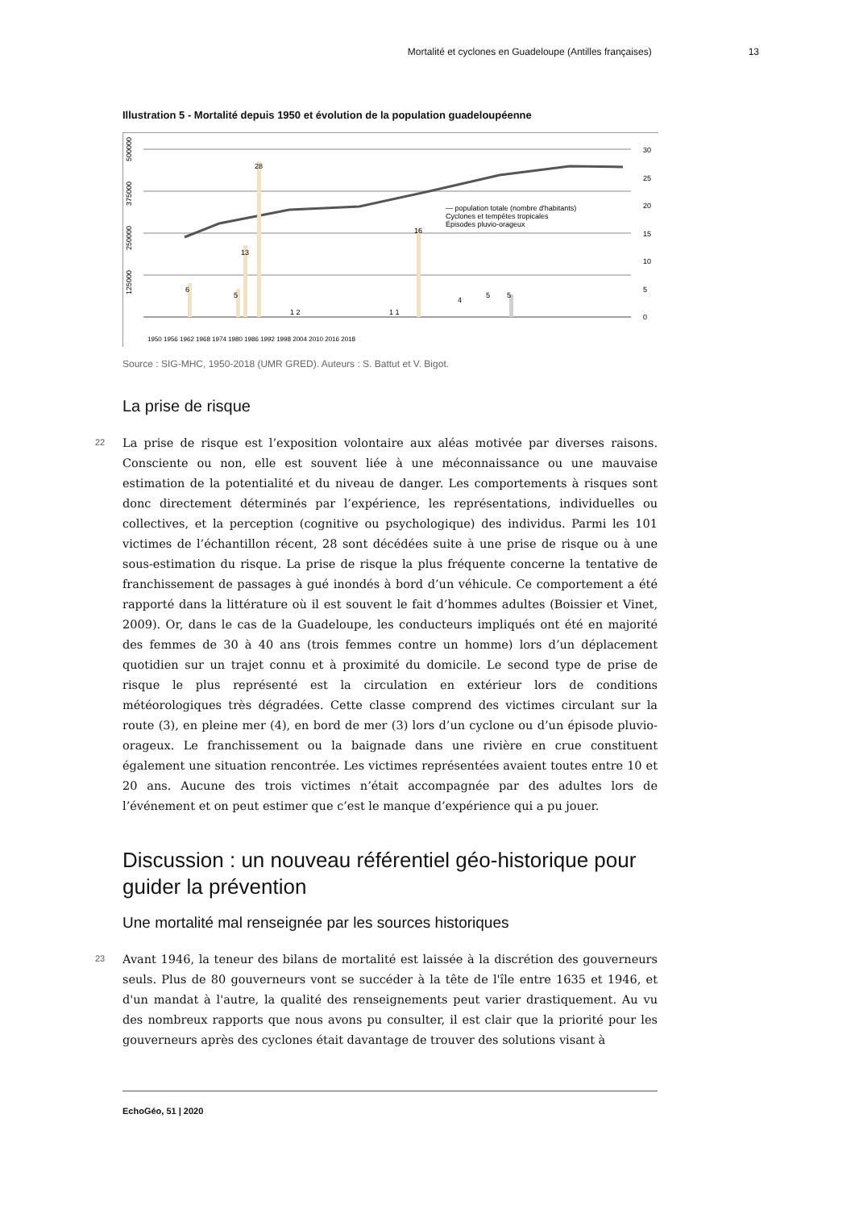Mortalité et cyclones en Guadeloupe (Antilles françaises) 13
Illustration 5 - Mortalité depuis 1950 et évolution de la population guadeloupéenne
30
25
20
15
10
5
0
125000
250000
375000
500000
6
5
13
28
16
5
1 2
1 1
4
5
— population totale (nombre d'habitants)
Cyclones et tempêtes tropicales
Épisodes pluvio-orageux
1950 1956 1962 1968 1974 1980 1986 1992 1998 2004 2010 2016 2018
Source : SIG-MHC, 1950-2018 (UMR GRED). Auteurs : S. Battut et V. Bigot.
La prise de risque
22
La prise de risque est l’exposition volontaire aux aléas motivée par diverses raisons. Consciente ou non, elle est souvent liée à une méconnaissance ou une mauvaise estimation de la potentialité et du niveau de danger. Les comportements à risques sont donc directement déterminés par l’expérience, les représentations, individuelles ou collectives, et la perception (cognitive ou psychologique) des individus. Parmi les 101 victimes de l’échantillon récent, 28 sont décédées suite à une prise de risque ou à une sous-estimation du risque. La prise de risque la plus fréquente concerne la tentative de franchissement de passages à gué inondés à bord d’un véhicule. Ce comportement a été rapporté dans la littérature où il est souvent le fait d’hommes adultes (Boissier et Vinet, 2009). Or, dans le cas de la Guadeloupe, les conducteurs impliqués ont été en majorité des femmes de 30 à 40 ans (trois femmes contre un homme) lors d’un déplacement quotidien sur un trajet connu et à proximité du domicile. Le second type de prise de risque le plus représenté est la circulation en extérieur lors de conditions météorologiques très dégradées. Cette classe comprend des victimes circulant sur la route (3), en pleine mer (4), en bord de mer (3) lors d’un cyclone ou d’un épisode pluvio-orageux. Le franchissement ou la baignade dans une rivière en crue constituent également une situation rencontrée. Les victimes représentées avaient toutes entre 10 et 20 ans. Aucune des trois victimes n’était accompagnée par des adultes lors de l’événement et on peut estimer que c’est le manque d’expérience qui a pu jouer.
Discussion : un nouveau référentiel géo-historique pour guider la prévention
Une mortalité mal renseignée par les sources historiques
23
Avant 1946, la teneur des bilans de mortalité est laissée à la discrétion des gouverneurs seuls. Plus de 80 gouverneurs vont se succéder à la tête de l'île entre 1635 et 1946, et d'un mandat à l'autre, la qualité des renseignements peut varier drastiquement. Au vu des nombreux rapports que nous avons pu consulter, il est clair que la priorité pour les gouverneurs après des cyclones était davantage de trouver des solutions visant à
EchoGéo, 51 | 2020